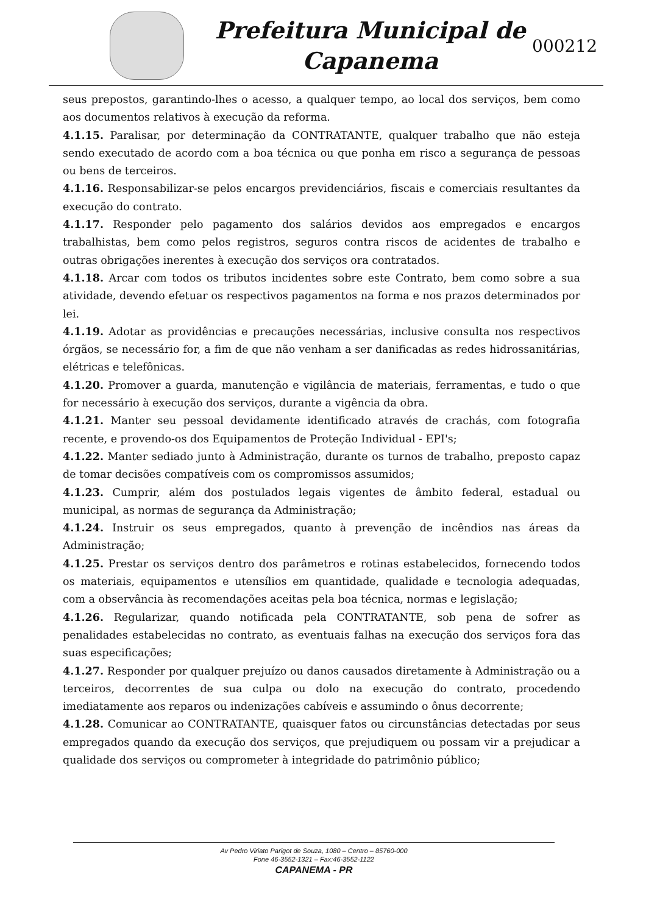Prefeitura Municipal de
Capanema
000212
seus prepostos, garantindo-lhes o acesso, a qualquer tempo, ao local dos serviços, bem como aos documentos relativos à execução da reforma.
4.1.15. Paralisar, por determinação da CONTRATANTE, qualquer trabalho que não esteja sendo executado de acordo com a boa técnica ou que ponha em risco a segurança de pessoas ou bens de terceiros.
4.1.16. Responsabilizar-se pelos encargos previdenciários, fiscais e comerciais resultantes da execução do contrato.
4.1.17. Responder pelo pagamento dos salários devidos aos empregados e encargos trabalhistas, bem como pelos registros, seguros contra riscos de acidentes de trabalho e outras obrigações inerentes à execução dos serviços ora contratados.
4.1.18. Arcar com todos os tributos incidentes sobre este Contrato, bem como sobre a sua atividade, devendo efetuar os respectivos pagamentos na forma e nos prazos determinados por lei.
4.1.19. Adotar as providências e precauções necessárias, inclusive consulta nos respectivos órgãos, se necessário for, a fim de que não venham a ser danificadas as redes hidrossanitárias, elétricas e telefônicas.
4.1.20. Promover a guarda, manutenção e vigilância de materiais, ferramentas, e tudo o que for necessário à execução dos serviços, durante a vigência da obra.
4.1.21. Manter seu pessoal devidamente identificado através de crachás, com fotografia recente, e provendo-os dos Equipamentos de Proteção Individual - EPI's;
4.1.22. Manter sediado junto à Administração, durante os turnos de trabalho, preposto capaz de tomar decisões compatíveis com os compromissos assumidos;
4.1.23. Cumprir, além dos postulados legais vigentes de âmbito federal, estadual ou municipal, as normas de segurança da Administração;
4.1.24. Instruir os seus empregados, quanto à prevenção de incêndios nas áreas da Administração;
4.1.25. Prestar os serviços dentro dos parâmetros e rotinas estabelecidos, fornecendo todos os materiais, equipamentos e utensílios em quantidade, qualidade e tecnologia adequadas, com a observância às recomendações aceitas pela boa técnica, normas e legislação;
4.1.26. Regularizar, quando notificada pela CONTRATANTE, sob pena de sofrer as penalidades estabelecidas no contrato, as eventuais falhas na execução dos serviços fora das suas especificações;
4.1.27. Responder por qualquer prejuízo ou danos causados diretamente à Administração ou a terceiros, decorrentes de sua culpa ou dolo na execução do contrato, procedendo imediatamente aos reparos ou indenizações cabíveis e assumindo o ônus decorrente;
4.1.28. Comunicar ao CONTRATANTE, quaisquer fatos ou circunstâncias detectadas por seus empregados quando da execução dos serviços, que prejudiquem ou possam vir a prejudicar a qualidade dos serviços ou comprometer à integridade do patrimônio público;
Av Pedro Viriato Parigot de Souza, 1080 – Centro – 85760-000
Fone 46-3552-1321 – Fax:46-3552-1122
CAPANEMA - PR